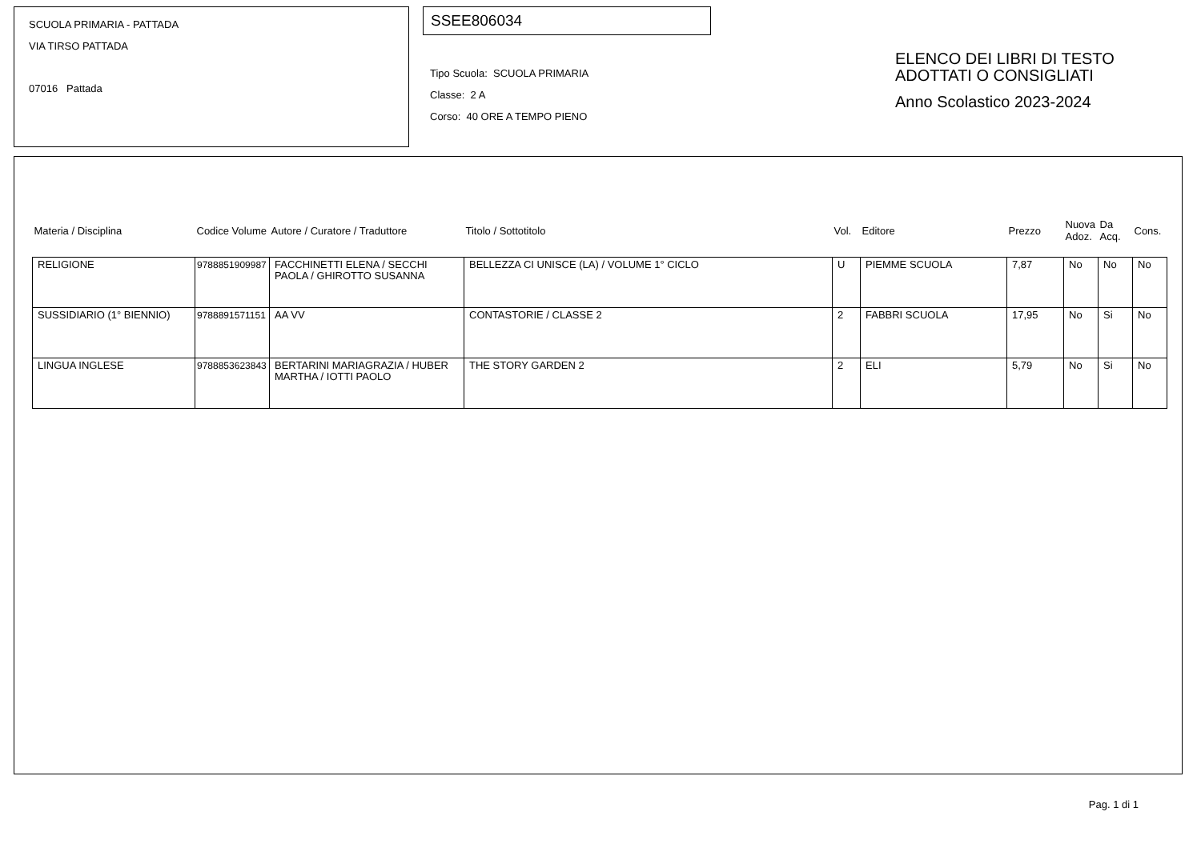SCUOLA PRIMARIA - PATTADA
VIA TIRSO PATTADA
07016 Pattada
SSEE806034
Tipo Scuola: SCUOLA PRIMARIA
Classe: 2 A
Corso: 40 ORE A TEMPO PIENO
ELENCO DEI LIBRI DI TESTO
ADOTTATI O CONSIGLIATI
Anno Scolastico 2023-2024
| Materia / Disciplina | Codice Volume | Autore / Curatore / Traduttore | Titolo / Sottotitolo | Vol. | Editore | Prezzo | Nuova Adoz. | Da Acq. | Cons. |
| --- | --- | --- | --- | --- | --- | --- | --- | --- | --- |
| RELIGIONE | 9788851909987 | FACCHINETTI ELENA / SECCHI PAOLA / GHIROTTO SUSANNA | BELLEZZA CI UNISCE (LA) / VOLUME 1° CICLO | U | PIEMME SCUOLA | 7,87 | No | No | No |
| SUSSIDIARIO (1° BIENNIO) | 9788891571151 | AA VV | CONTASTORIE / CLASSE 2 | 2 | FABBRI SCUOLA | 17,95 | No | Si | No |
| LINGUA INGLESE | 9788853623843 | BERTARINI MARIAGRAZIA / HUBER MARTHA / IOTTI PAOLO | THE STORY GARDEN 2 | 2 | ELI | 5,79 | No | Si | No |
Pag. 1 di 1